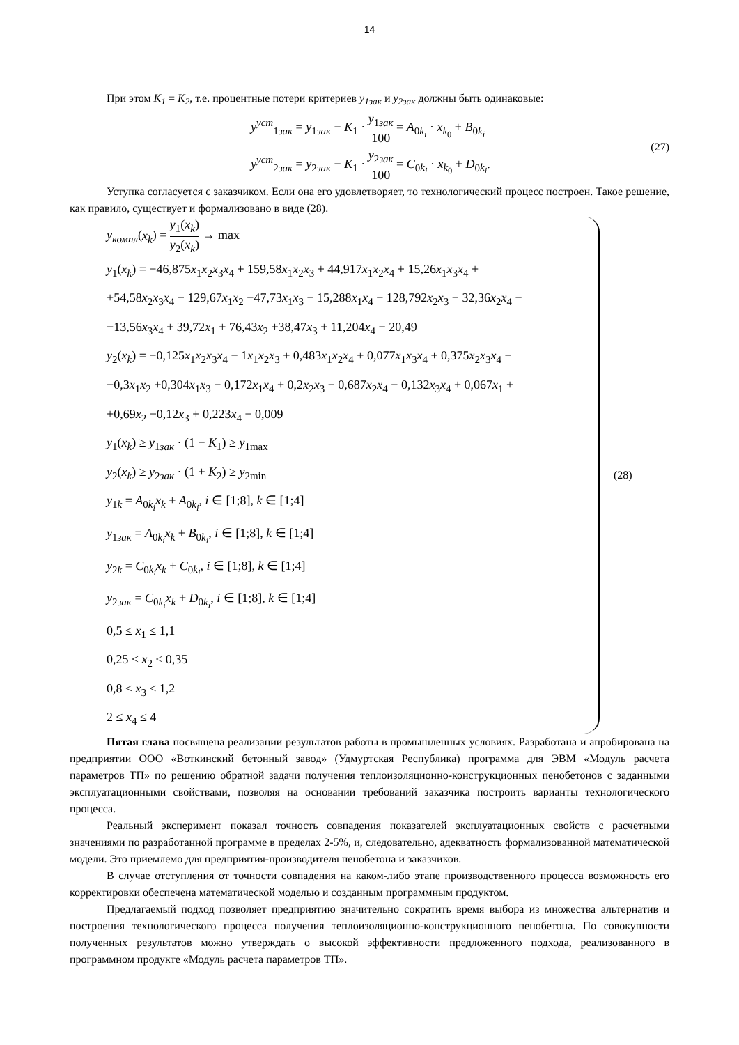14
При этом K<sub>1</sub> = K<sub>2</sub>, т.е. процентные потери критериев y<sub>1зак</sub> и y<sub>2зак</sub> должны быть одинаковые:
y<sup>уст</sup><sub>1зак</sub> = y<sub>1зак</sub> − K<sub>1</sub> · y<sub>1зак</sub> 100 = A<sub>0k<sub>i</sub></sub> · x<sub>k<sub>0</sub></sub> + B<sub>0k<sub>i</sub></sub>
y<sup>уст</sup><sub>2зак</sub> = y<sub>2зак</sub> − K<sub>1</sub> · y<sub>2зак</sub> 100 = C<sub>0k<sub>i</sub></sub> · x<sub>k<sub>0</sub></sub> + D<sub>0k<sub>i</sub></sub>.
(27)
Уступка согласуется с заказчиком. Если она его удовлетворяет, то технологический процесс построен. Такое решение, как правило, существует и формализовано в виде (28).
y<sub>компл</sub>(x<sub>k</sub>) = y<sub>1</sub>(x<sub>k</sub>) y<sub>2</sub>(x<sub>k</sub>) → max
y<sub>1</sub>(x<sub>k</sub>) = −46,875x<sub>1</sub>x<sub>2</sub>x<sub>3</sub>x<sub>4</sub> + 159,58x<sub>1</sub>x<sub>2</sub>x<sub>3</sub> + 44,917x<sub>1</sub>x<sub>2</sub>x<sub>4</sub> + 15,26x<sub>1</sub>x<sub>3</sub>x<sub>4</sub> +
+54,58x<sub>2</sub>x<sub>3</sub>x<sub>4</sub> − 129,67x<sub>1</sub>x<sub>2</sub> −47,73x<sub>1</sub>x<sub>3</sub> − 15,288x<sub>1</sub>x<sub>4</sub> − 128,792x<sub>2</sub>x<sub>3</sub> − 32,36x<sub>2</sub>x<sub>4</sub> −
−13,56x<sub>3</sub>x<sub>4</sub> + 39,72x<sub>1</sub> + 76,43x<sub>2</sub> +38,47x<sub>3</sub> + 11,204x<sub>4</sub> − 20,49
y<sub>2</sub>(x<sub>k</sub>) = −0,125x<sub>1</sub>x<sub>2</sub>x<sub>3</sub>x<sub>4</sub> − 1x<sub>1</sub>x<sub>2</sub>x<sub>3</sub> + 0,483x<sub>1</sub>x<sub>2</sub>x<sub>4</sub> + 0,077x<sub>1</sub>x<sub>3</sub>x<sub>4</sub> + 0,375x<sub>2</sub>x<sub>3</sub>x<sub>4</sub> −
−0,3x<sub>1</sub>x<sub>2</sub> +0,304x<sub>1</sub>x<sub>3</sub> − 0,172x<sub>1</sub>x<sub>4</sub> + 0,2x<sub>2</sub>x<sub>3</sub> − 0,687x<sub>2</sub>x<sub>4</sub> − 0,132x<sub>3</sub>x<sub>4</sub> + 0,067x<sub>1</sub> +
+0,69x<sub>2</sub> −0,12x<sub>3</sub> + 0,223x<sub>4</sub> − 0,009
y<sub>1</sub>(x<sub>k</sub>) ≥ y<sub>1зак</sub> · (1 − K<sub>1</sub>) ≥ y<sub>1max</sub>
y<sub>2</sub>(x<sub>k</sub>) ≥ y<sub>2зак</sub> · (1 + K<sub>2</sub>) ≥ y<sub>2min</sub>
y<sub>1k</sub> = A<sub>0k<sub>i</sub></sub>x<sub>k</sub> + A<sub>0k<sub>i</sub></sub>, i ∈ [1;8], k ∈ [1;4]
y<sub>1зак</sub> = A<sub>0k<sub>i</sub></sub>x<sub>k</sub> + B<sub>0k<sub>i</sub></sub>, i ∈ [1;8], k ∈ [1;4]
y<sub>2k</sub> = C<sub>0k<sub>i</sub></sub>x<sub>k</sub> + C<sub>0k<sub>i</sub></sub>, i ∈ [1;8], k ∈ [1;4]
y<sub>2зак</sub> = C<sub>0k<sub>i</sub></sub>x<sub>k</sub> + D<sub>0k<sub>i</sub></sub>, i ∈ [1;8], k ∈ [1;4]
0,5 ≤ x<sub>1</sub> ≤ 1,1
0,25 ≤ x<sub>2</sub> ≤ 0,35
0,8 ≤ x<sub>3</sub> ≤ 1,2
2 ≤ x<sub>4</sub> ≤ 4
(28)
Пятая глава посвящена реализации результатов работы в промышленных условиях. Разработана и апробирована на предприятии ООО «Воткинский бетонный завод» (Удмуртская Республика) программа для ЭВМ «Модуль расчета параметров ТП» по решению обратной задачи получения теплоизоляционно-конструкционных пенобетонов с заданными эксплуатационными свойствами, позволяя на основании требований заказчика построить варианты технологического процесса.
Реальный эксперимент показал точность совпадения показателей эксплуатационных свойств с расчетными значениями по разработанной программе в пределах 2-5%, и, следовательно, адекватность формализованной математической модели. Это приемлемо для предприятия-производителя пенобетона и заказчиков.
В случае отступления от точности совпадения на каком-либо этапе производственного процесса возможность его корректировки обеспечена математической моделью и созданным программным продуктом.
Предлагаемый подход позволяет предприятию значительно сократить время выбора из множества альтернатив и построения технологического процесса получения теплоизоляционно-конструкционного пенобетона. По совокупности полученных результатов можно утверждать о высокой эффективности предложенного подхода, реализованного в программном продукте «Модуль расчета параметров ТП».